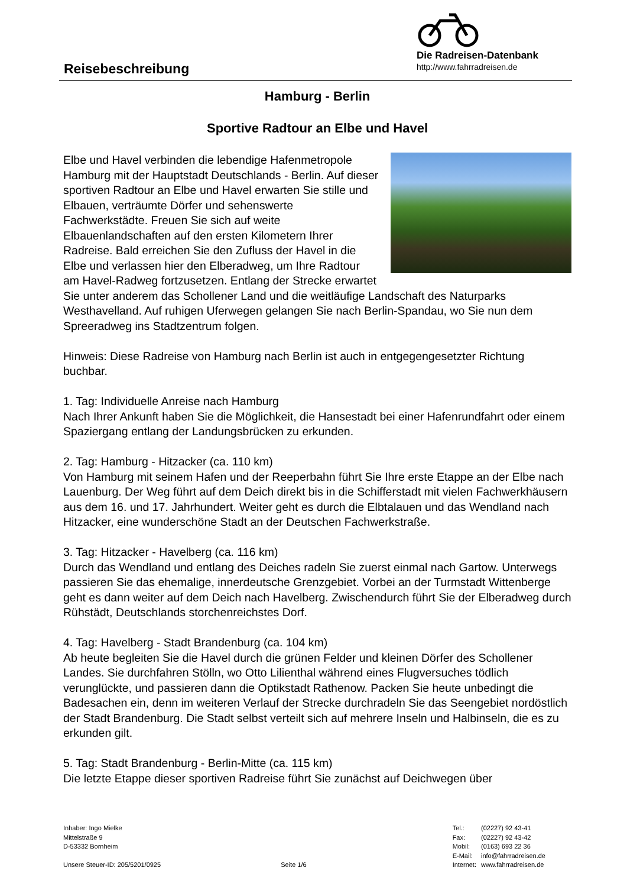Reisebeschreibung
Die Radreisen-Datenbank
http://www.fahrradreisen.de
Hamburg - Berlin
Sportive Radtour an Elbe und Havel
Elbe und Havel verbinden die lebendige Hafenmetropole Hamburg mit der Hauptstadt Deutschlands - Berlin. Auf dieser sportiven Radtour an Elbe und Havel erwarten Sie stille und Elbauen, verträumte Dörfer und sehenswerte Fachwerkstädte. Freuen Sie sich auf weite Elbauenlandschaften auf den ersten Kilometern Ihrer Radreise. Bald erreichen Sie den Zufluss der Havel in die Elbe und verlassen hier den Elberadweg, um Ihre Radtour am Havel-Radweg fortzusetzen. Entlang der Strecke erwartet Sie unter anderem das Schollener Land und die weitläufige Landschaft des Naturparks Westhavelland. Auf ruhigen Uferwegen gelangen Sie nach Berlin-Spandau, wo Sie nun dem Spreeradweg ins Stadtzentrum folgen.
Hinweis: Diese Radreise von Hamburg nach Berlin ist auch in entgegengesetzter Richtung buchbar.
1. Tag: Individuelle Anreise nach Hamburg
Nach Ihrer Ankunft haben Sie die Möglichkeit, die Hansestadt bei einer Hafenrundfahrt oder einem Spaziergang entlang der Landungsbrücken zu erkunden.
2. Tag: Hamburg - Hitzacker (ca. 110 km)
Von Hamburg mit seinem Hafen und der Reeperbahn führt Sie Ihre erste Etappe an der Elbe nach Lauenburg. Der Weg führt auf dem Deich direkt bis in die Schifferstadt mit vielen Fachwerkhäusern aus dem 16. und 17. Jahrhundert. Weiter geht es durch die Elbtalauen und das Wendland nach Hitzacker, eine wunderschöne Stadt an der Deutschen Fachwerkstraße.
3. Tag: Hitzacker - Havelberg (ca. 116 km)
Durch das Wendland und entlang des Deiches radeln Sie zuerst einmal nach Gartow. Unterwegs passieren Sie das ehemalige, innerdeutsche Grenzgebiet. Vorbei an der Turmstadt Wittenberge geht es dann weiter auf dem Deich nach Havelberg. Zwischendurch führt Sie der Elberadweg durch Rühstädt, Deutschlands storchenreichstes Dorf.
4. Tag: Havelberg - Stadt Brandenburg (ca. 104 km)
Ab heute begleiten Sie die Havel durch die grünen Felder und kleinen Dörfer des Schollener Landes. Sie durchfahren Stölln, wo Otto Lilienthal während eines Flugversuches tödlich verunglückte, und passieren dann die Optikstadt Rathenow. Packen Sie heute unbedingt die Badesachen ein, denn im weiteren Verlauf der Strecke durchradeln Sie das Seengebiet nordöstlich der Stadt Brandenburg. Die Stadt selbst verteilt sich auf mehrere Inseln und Halbinseln, die es zu erkunden gilt.
5. Tag: Stadt Brandenburg - Berlin-Mitte (ca. 115 km)
Die letzte Etappe dieser sportiven Radreise führt Sie zunächst auf Deichwegen über
Inhaber: Ingo Mielke
Mittelstraße 9
D-53332 Bornheim
Unsere Steuer-ID: 205/5201/0925 Seite 1/6
| Tel.: | (02227) 92 43-41 |
| Fax: | (02227) 92 43-42 |
| Mobil: | (0163) 693 22 36 |
| E-Mail: | info@fahrradreisen.de |
| Internet: | www.fahrradreisen.de |